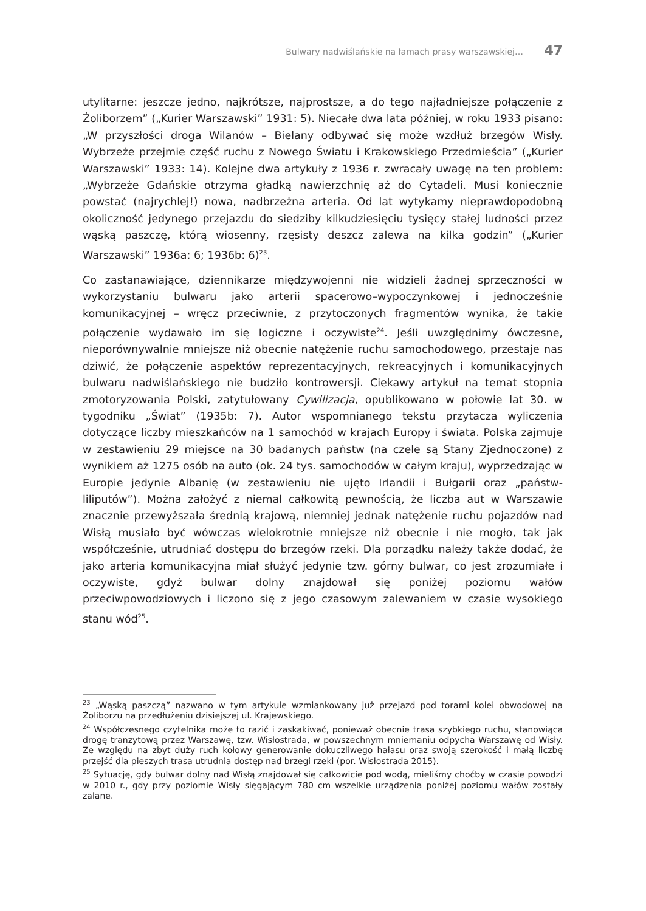Bulwary nadwiślańskie na łamach prasy warszawskiej… 47
utylitarne: jeszcze jedno, najkrótsze, najprostsze, a do tego najładniejsze połączenie z Żoliborzem” („Kurier Warszawski” 1931: 5). Niecałe dwa lata później, w roku 1933 pisano: „W przyszłości droga Wilanów – Bielany odbywać się może wzdłuż brzegów Wisły. Wybrzeże przejmie część ruchu z Nowego Światu i Krakowskiego Przedmieścia” („Kurier Warszawski” 1933: 14). Kolejne dwa artykuły z 1936 r. zwracały uwagę na ten problem: „Wybrzeże Gdańskie otrzyma gładką nawierzchnię aż do Cytadeli. Musi koniecznie powstać (najrychlej!) nowa, nadbrzeżna arteria. Od lat wytykamy nieprawdopodobną okoliczność jedynego przejazdu do siedziby kilkudziesięciu tysięcy stałej ludności przez wąską paszczę, którą wiosenny, rzęsisty deszcz zalewa na kilka godzin” („Kurier Warszawski” 1936a: 6; 1936b: 6)<sup>23</sup>.
Co zastanawiające, dziennikarze międzywojenni nie widzieli żadnej sprzeczności w wykorzystaniu bulwaru jako arterii spacerowo–wypoczynkowej i jednocześnie komunikacyjnej – wręcz przeciwnie, z przytoczonych fragmentów wynika, że takie połączenie wydawało im się logiczne i oczywiste<sup>24</sup>. Jeśli uwzględnimy ówczesne, nieporównywalnie mniejsze niż obecnie natężenie ruchu samochodowego, przestaje nas dziwić, że połączenie aspektów reprezentacyjnych, rekreacyjnych i komunikacyjnych bulwaru nadwiślańskiego nie budziło kontrowersji. Ciekawy artykuł na temat stopnia zmotoryzowania Polski, zatytułowany Cywilizacja, opublikowano w połowie lat 30. w tygodniku „Świat” (1935b: 7). Autor wspomnianego tekstu przytacza wyliczenia dotyczące liczby mieszkańców na 1 samochód w krajach Europy i świata. Polska zajmuje w zestawieniu 29 miejsce na 30 badanych państw (na czele są Stany Zjednoczone) z wynikiem aż 1275 osób na auto (ok. 24 tys. samochodów w całym kraju), wyprzedzając w Europie jedynie Albanię (w zestawieniu nie ujęto Irlandii i Bułgarii oraz „państw-liliputów”). Można założyć z niemal całkowitą pewnością, że liczba aut w Warszawie znacznie przewyższała średnią krajową, niemniej jednak natężenie ruchu pojazdów nad Wisłą musiało być wówczas wielokrotnie mniejsze niż obecnie i nie mogło, tak jak współcześnie, utrudniać dostępu do brzegów rzeki. Dla porządku należy także dodać, że jako arteria komunikacyjna miał służyć jedynie tzw. górny bulwar, co jest zrozumiałe i oczywiste, gdyż bulwar dolny znajdował się poniżej poziomu wałów przeciwpowodziowych i liczono się z jego czasowym zalewaniem w czasie wysokiego stanu wód<sup>25</sup>.
<sup>23</sup> „Wąską paszczą” nazwano w tym artykule wzmiankowany już przejazd pod torami kolei obwodowej na Żoliborzu na przedłużeniu dzisiejszej ul. Krajewskiego.
<sup>24</sup> Współczesnego czytelnika może to razić i zaskakiwać, ponieważ obecnie trasa szybkiego ruchu, stanowiąca drogę tranzytową przez Warszawę, tzw. Wisłostrada, w powszechnym mniemaniu odpycha Warszawę od Wisły. Ze względu na zbyt duży ruch kołowy generowanie dokuczliwego hałasu oraz swoją szerokość i małą liczbę przejść dla pieszych trasa utrudnia dostęp nad brzegi rzeki (por. Wisłostrada 2015).
<sup>25</sup> Sytuację, gdy bulwar dolny nad Wisłą znajdował się całkowicie pod wodą, mieliśmy choćby w czasie powodzi w 2010 r., gdy przy poziomie Wisły sięgającym 780 cm wszelkie urządzenia poniżej poziomu wałów zostały zalane.